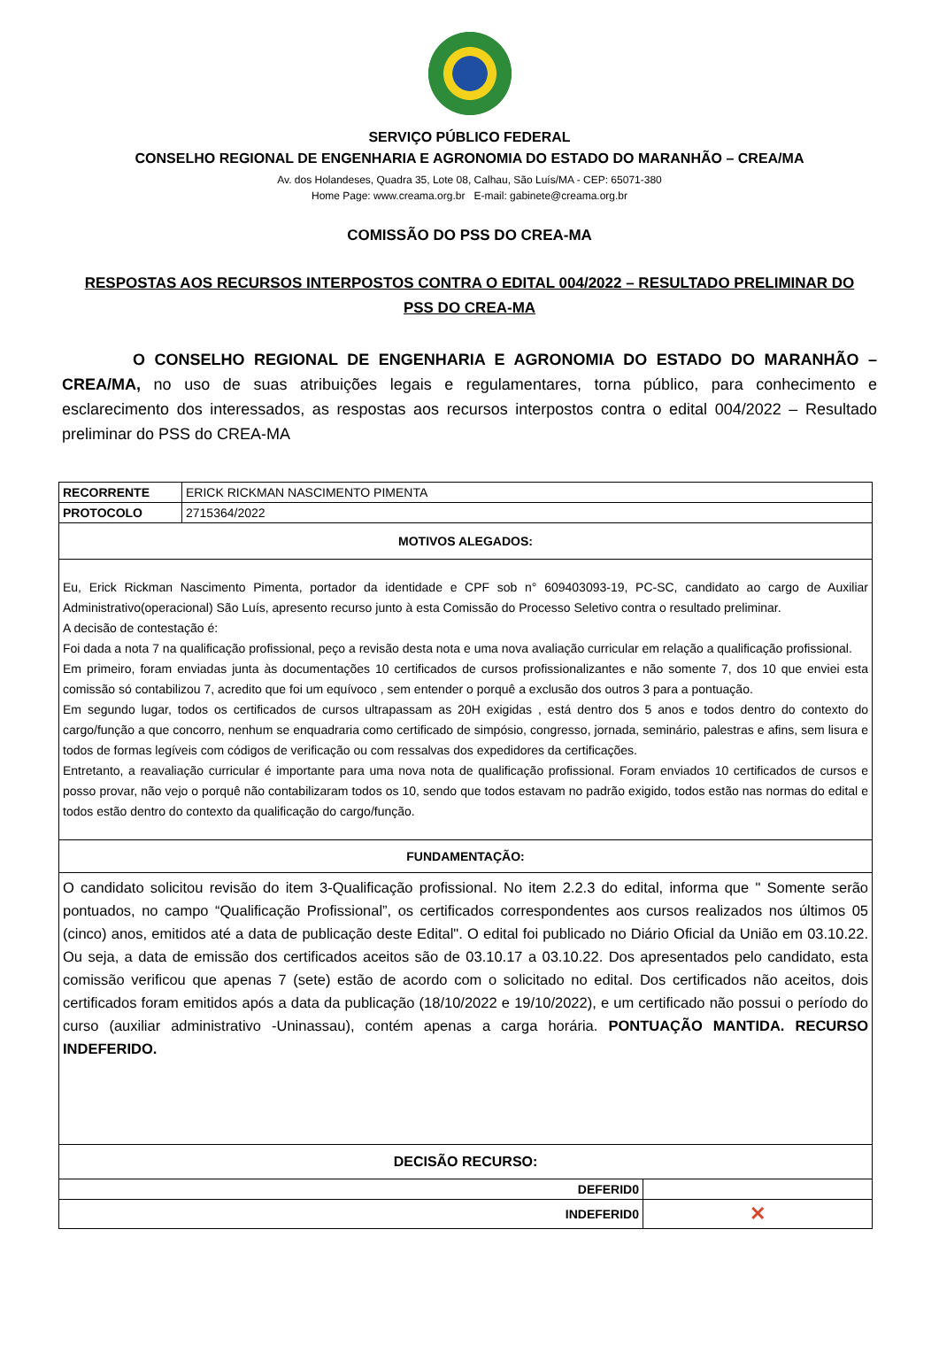SERVIÇO PÚBLICO FEDERAL
CONSELHO REGIONAL DE ENGENHARIA E AGRONOMIA DO ESTADO DO MARANHÃO – CREA/MA
Av. dos Holandeses, Quadra 35, Lote 08, Calhau, São Luís/MA - CEP: 65071-380
Home Page: www.creama.org.br E-mail: gabinete@creama.org.br
COMISSÃO DO PSS DO CREA-MA
RESPOSTAS AOS RECURSOS INTERPOSTOS CONTRA O EDITAL 004/2022 – RESULTADO PRELIMINAR DO PSS DO CREA-MA
O CONSELHO REGIONAL DE ENGENHARIA E AGRONOMIA DO ESTADO DO MARANHÃO – CREA/MA, no uso de suas atribuições legais e regulamentares, torna público, para conhecimento e esclarecimento dos interessados, as respostas aos recursos interpostos contra o edital 004/2022 – Resultado preliminar do PSS do CREA-MA
| RECORRENTE | ERICK RICKMAN NASCIMENTO PIMENTA | |
| PROTOCOLO | 2715364/2022 | |
| MOTIVOS ALEGADOS: | | |
| Eu, Erick Rickman Nascimento Pimenta, portador da identidade e CPF sob n° 609403093-19, PC-SC, candidato ao cargo de Auxiliar Administrativo(operacional) São Luís, apresento recurso junto à esta Comissão do Processo Seletivo contra o resultado preliminar. A decisão de contestação é: Foi dada a nota 7 na qualificação profissional, peço a revisão desta nota e uma nova avaliação curricular em relação a qualificação profissional. Em primeiro, foram enviadas junta às documentações 10 certificados de cursos profissionalizantes e não somente 7, dos 10 que enviei esta comissão só contabilizou 7, acredito que foi um equívoco , sem entender o porquê a exclusão dos outros 3 para a pontuação. Em segundo lugar, todos os certificados de cursos ultrapassam as 20H exigidas , está dentro dos 5 anos e todos dentro do contexto do cargo/função a que concorro, nenhum se enquadraria como certificado de simpósio, congresso, jornada, seminário, palestras e afins, sem lisura e todos de formas legíveis com códigos de verificação ou com ressalvas dos expedidores da certificações. Entretanto, a reavaliação curricular é importante para uma nova nota de qualificação profissional. Foram enviados 10 certificados de cursos e posso provar, não vejo o porquê não contabilizaram todos os 10, sendo que todos estavam no padrão exigido, todos estão nas normas do edital e todos estão dentro do contexto da qualificação do cargo/função. | | |
| FUNDAMENTAÇÃO: | | |
| O candidato solicitou revisão do item 3-Qualificação profissional. No item 2.2.3 do edital, informa que " Somente serão pontuados, no campo “Qualificação Profissional”, os certificados correspondentes aos cursos realizados nos últimos 05 (cinco) anos, emitidos até a data de publicação deste Edital". O edital foi publicado no Diário Oficial da União em 03.10.22. Ou seja, a data de emissão dos certificados aceitos são de 03.10.17 a 03.10.22. Dos apresentados pelo candidato, esta comissão verificou que apenas 7 (sete) estão de acordo com o solicitado no edital. Dos certificados não aceitos, dois certificados foram emitidos após a data da publicação (18/10/2022 e 19/10/2022), e um certificado não possui o período do curso (auxiliar administrativo -Uninassau), contém apenas a carga horária. PONTUAÇÃO MANTIDA. RECURSO INDEFERIDO. | | |
| DECISÃO RECURSO: | | |
| DEFERID0 | | |
| INDEFERID0 | | ✕ |